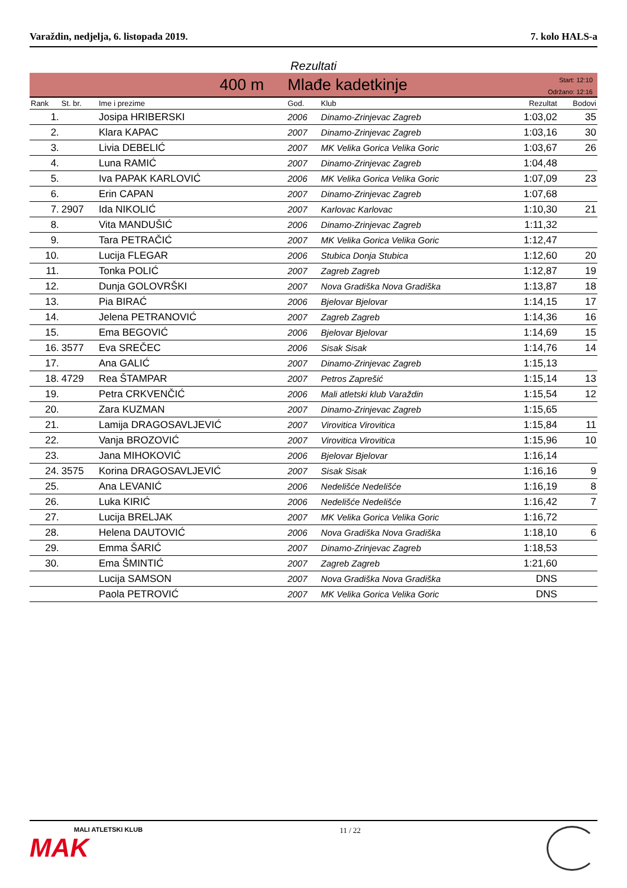Varaždin, nedjelja, 6. listopada 2019. 7. kolo HALS-a
Rezultati
400 m Mlađe kadetkinje
Start: 12:10
Održano: 12:16
| Rank | St. br. | Ime i prezime | God. | Klub | Rezultat | Bodovi |
| --- | --- | --- | --- | --- | --- | --- |
| 1. | | Josipa HRIBERSKI | 2006 | Dinamo-Zrinjevac Zagreb | 1:03,02 | 35 |
| 2. | | Klara KAPAC | 2007 | Dinamo-Zrinjevac Zagreb | 1:03,16 | 30 |
| 3. | | Livia DEBELIĆ | 2007 | MK Velika Gorica Velika Goric | 1:03,67 | 26 |
| 4. | | Luna RAMIĆ | 2007 | Dinamo-Zrinjevac Zagreb | 1:04,48 | |
| 5. | | Iva PAPAK KARLOVIĆ | 2006 | MK Velika Gorica Velika Goric | 1:07,09 | 23 |
| 6. | | Erin CAPAN | 2007 | Dinamo-Zrinjevac Zagreb | 1:07,68 | |
| 7. | 2907 | Ida NIKOLIĆ | 2007 | Karlovac Karlovac | 1:10,30 | 21 |
| 8. | | Vita MANDUŠIĆ | 2006 | Dinamo-Zrinjevac Zagreb | 1:11,32 | |
| 9. | | Tara PETRAČIĆ | 2007 | MK Velika Gorica Velika Goric | 1:12,47 | |
| 10. | | Lucija FLEGAR | 2006 | Stubica Donja Stubica | 1:12,60 | 20 |
| 11. | | Tonka POLIĆ | 2007 | Zagreb Zagreb | 1:12,87 | 19 |
| 12. | | Dunja GOLOVRŠKI | 2007 | Nova Gradiška Nova Gradiška | 1:13,87 | 18 |
| 13. | | Pia BIRAĆ | 2006 | Bjelovar Bjelovar | 1:14,15 | 17 |
| 14. | | Jelena PETRANOVIĆ | 2007 | Zagreb Zagreb | 1:14,36 | 16 |
| 15. | | Ema BEGOVIĆ | 2006 | Bjelovar Bjelovar | 1:14,69 | 15 |
| 16. | 3577 | Eva SREČEC | 2006 | Sisak Sisak | 1:14,76 | 14 |
| 17. | | Ana GALIĆ | 2007 | Dinamo-Zrinjevac Zagreb | 1:15,13 | |
| 18. | 4729 | Rea ŠTAMPAR | 2007 | Petros Zaprešić | 1:15,14 | 13 |
| 19. | | Petra CRKVENČIĆ | 2006 | Mali atletski klub Varaždin | 1:15,54 | 12 |
| 20. | | Zara KUZMAN | 2007 | Dinamo-Zrinjevac Zagreb | 1:15,65 | |
| 21. | | Lamija DRAGOSAVLJEVIĆ | 2007 | Virovitica Virovitica | 1:15,84 | 11 |
| 22. | | Vanja BROZOVIĆ | 2007 | Virovitica Virovitica | 1:15,96 | 10 |
| 23. | | Jana MIHOKOVIĆ | 2006 | Bjelovar Bjelovar | 1:16,14 | |
| 24. | 3575 | Korina DRAGOSAVLJEVIĆ | 2007 | Sisak Sisak | 1:16,16 | 9 |
| 25. | | Ana LEVANIĆ | 2006 | Nedelišće Nedelišće | 1:16,19 | 8 |
| 26. | | Luka KIRIĆ | 2006 | Nedelišće Nedelišće | 1:16,42 | 7 |
| 27. | | Lucija BRELJAK | 2007 | MK Velika Gorica Velika Goric | 1:16,72 | |
| 28. | | Helena DAUTOVIĆ | 2006 | Nova Gradiška Nova Gradiška | 1:18,10 | 6 |
| 29. | | Emma ŠARIĆ | 2007 | Dinamo-Zrinjevac Zagreb | 1:18,53 | |
| 30. | | Ema ŠMINTIĆ | 2007 | Zagreb Zagreb | 1:21,60 | |
| | | Lucija SAMSON | 2007 | Nova Gradiška Nova Gradiška | DNS | |
| | | Paola PETROVIĆ | 2007 | MK Velika Gorica Velika Goric | DNS | |
MALI ATLETSKI KLUB
MAK
11 / 22